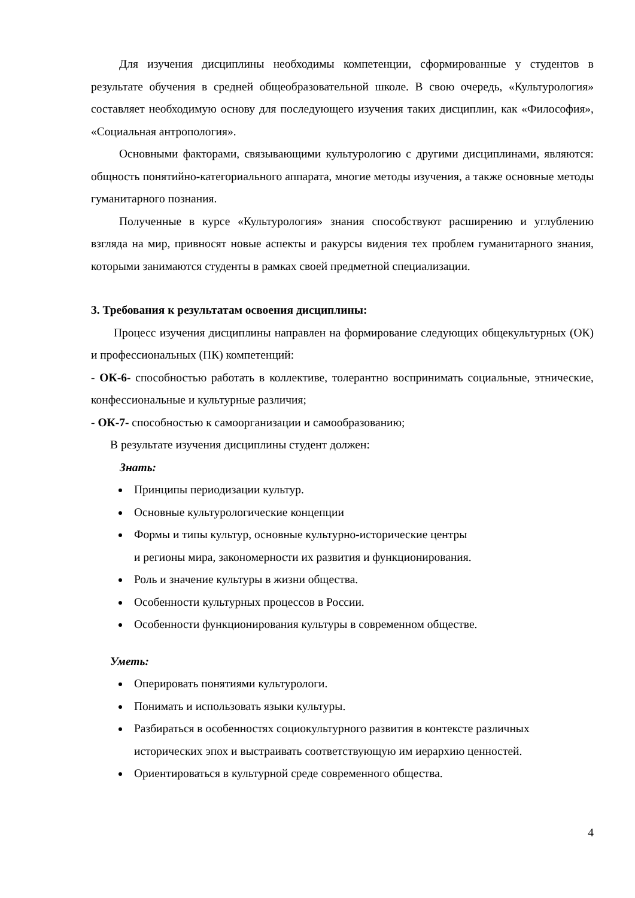Для изучения дисциплины необходимы компетенции, сформированные у студентов в результате обучения в средней общеобразовательной школе. В свою очередь, «Культурология» составляет необходимую основу для последующего изучения таких дисциплин, как «Философия», «Социальная антропология».
Основными факторами, связывающими культурологию с другими дисциплинами, являются: общность понятийно-категориального аппарата, многие методы изучения, а также основные методы гуманитарного познания.
Полученные в курсе «Культурология» знания способствуют расширению и углублению взгляда на мир, привносят новые аспекты и ракурсы видения тех проблем гуманитарного знания, которыми занимаются студенты в рамках своей предметной специализации.
3. Требования к результатам освоения дисциплины:
Процесс изучения дисциплины направлен на формирование следующих общекультурных (ОК) и профессиональных (ПК) компетенций:
- ОК-6- способностью работать в коллективе, толерантно воспринимать социальные, этнические, конфессиональные и культурные различия;
- ОК-7- способностью к самоорганизации и самообразованию;
В результате изучения дисциплины студент должен:
Знать:
Принципы периодизации культур.
Основные культурологические концепции
Формы и типы культур, основные культурно-исторические центры
и регионы мира, закономерности их развития и функционирования.
Роль и значение культуры в жизни общества.
Особенности культурных процессов в России.
Особенности функционирования культуры в современном обществе.
Уметь:
Оперировать понятиями культурологи.
Понимать и использовать языки культуры.
Разбираться в особенностях социокультурного развития в контексте различных исторических эпох и выстраивать соответствующую им иерархию ценностей.
Ориентироваться в культурной среде современного общества.
4